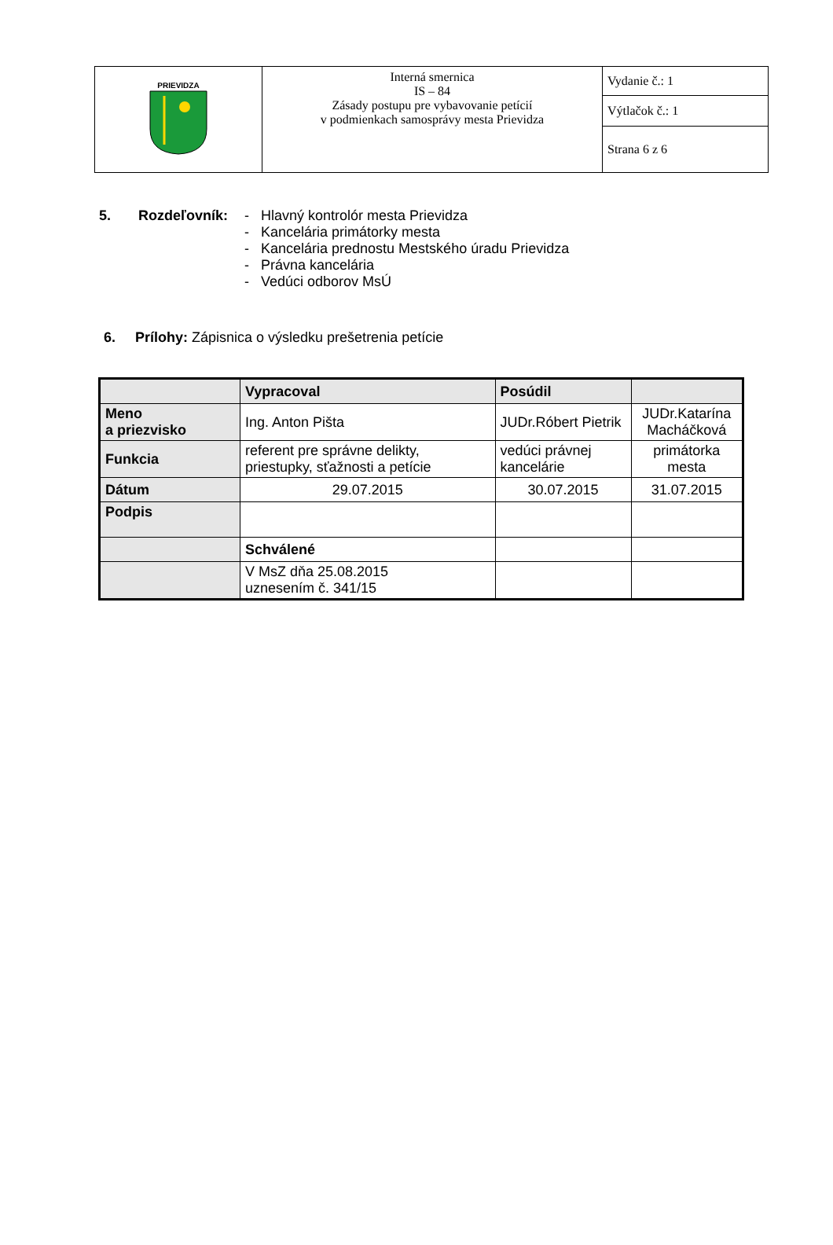| PRIEVIDZA | Interná smernica IS – 84 Zásady postupu pre vybavovanie petícií v podmienkach samosprávy mesta Prievidza | Vydanie č.: 1 |
| | | Výtlačok č.: 1 |
| | | Strana 6 z 6 |
5. Rozdeľovník: - Hlavný kontrolór mesta Prievidza
- Kancelária primátorky mesta
- Kancelária prednostu Mestského úradu Prievidza
- Právna kancelária
- Vedúci odborov MsÚ
6. Prílohy: Zápisnica o výsledku prešetrenia petície
| | Vypracoval | Posúdil | |
| Meno a priezvisko | Ing. Anton Pišta | JUDr.Róbert Pietrik | JUDr.Katarína Macháčková |
| Funkcia | referent pre správne delikty, priestupky, sťažnosti a petície | vedúci právnej kancelárie | primátorka mesta |
| Dátum | 29.07.2015 | 30.07.2015 | 31.07.2015 |
| Podpis | | | |
| | Schválené | | |
| | V MsZ dňa 25.08.2015 uznesením č. 341/15 | | |